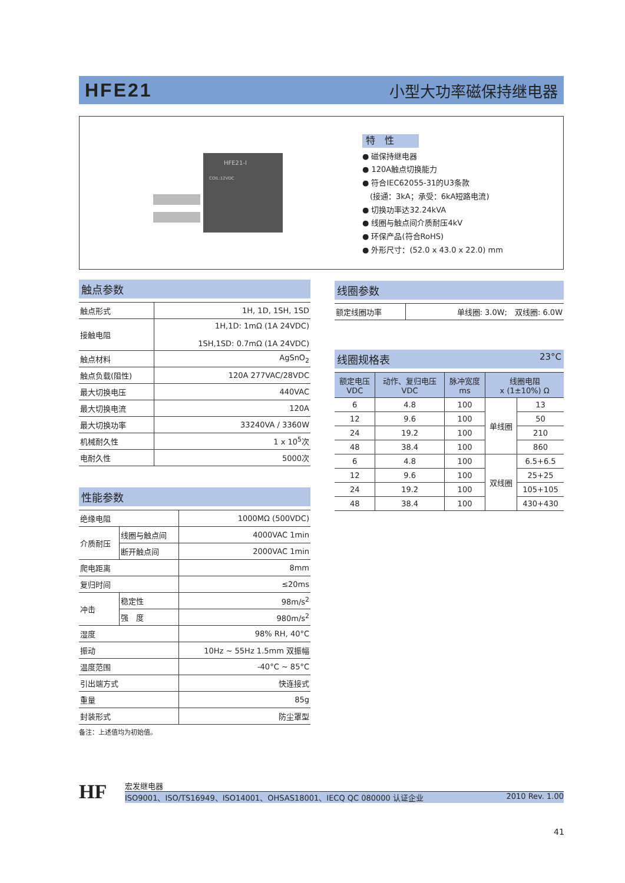HFE21 小型大功率磁保持继电器
HFE21-I
COIL:12VDC
特　性
● 磁保持继电器
● 120A触点切换能力
● 符合IEC62055-31的U3条款
　(接通：3kA；承受：6kA短路电流)
● 切换功率达32.24kVA
● 线圈与触点间介质耐压4kV
● 环保产品(符合RoHS)
● 外形尺寸：(52.0 x 43.0 x 22.0) mm
触点参数
| 触点形式 | 1H, 1D, 1SH, 1SD |
| 接触电阻 | 1H,1D: 1mΩ (1A 24VDC) 1SH,1SD: 0.7mΩ (1A 24VDC) |
| 触点材料 | AgSnO<sub>2</sub> |
| 触点负载(阻性) | 120A 277VAC/28VDC |
| 最大切换电压 | 440VAC |
| 最大切换电流 | 120A |
| 最大切换功率 | 33240VA / 3360W |
| 机械耐久性 | 1 x 10<sup>5</sup>次 |
| 电耐久性 | 5000次 |
性能参数
| 绝缘电阻 | | 1000MΩ (500VDC) |
| 介质耐压 | 线圈与触点间 | 4000VAC 1min |
| | 断开触点间 | 2000VAC 1min |
| 爬电距离 | | 8mm |
| 复归时间 | | ≤20ms |
| 冲击 | 稳定性 | 98m/s<sup>2</sup> |
| | 强 度 | 980m/s<sup>2</sup> |
| 湿度 | | 98% RH, 40°C |
| 振动 | | 10Hz ~ 55Hz 1.5mm 双振幅 |
| 温度范围 | | -40°C ~ 85°C |
| 引出端方式 | | 快连接式 |
| 重量 | | 85g |
| 封装形式 | | 防尘罩型 |
备注：上述值均为初始值。
线圈参数
| 额定线圈功率 | 单线圈: 3.0W; 双线圈: 6.0W |
线圈规格表 23°C
| 额定电压 VDC | 动作、复归电压 VDC | 脉冲宽度 ms | 线圈电阻 x (1±10%) Ω | |
| --- | --- | --- | --- | --- |
| 6 | 4.8 | 100 | 单线圈 | 13 |
| 12 | 9.6 | 100 | | 50 |
| 24 | 19.2 | 100 | | 210 |
| 48 | 38.4 | 100 | | 860 |
| 6 | 4.8 | 100 | 双线圈 | 6.5+6.5 |
| 12 | 9.6 | 100 | | 25+25 |
| 24 | 19.2 | 100 | | 105+105 |
| 48 | 38.4 | 100 | | 430+430 |
HF
宏发继电器
ISO9001、ISO/TS16949、ISO14001、OHSAS18001、IECQ QC 080000 认证企业 2010 Rev. 1.00
41